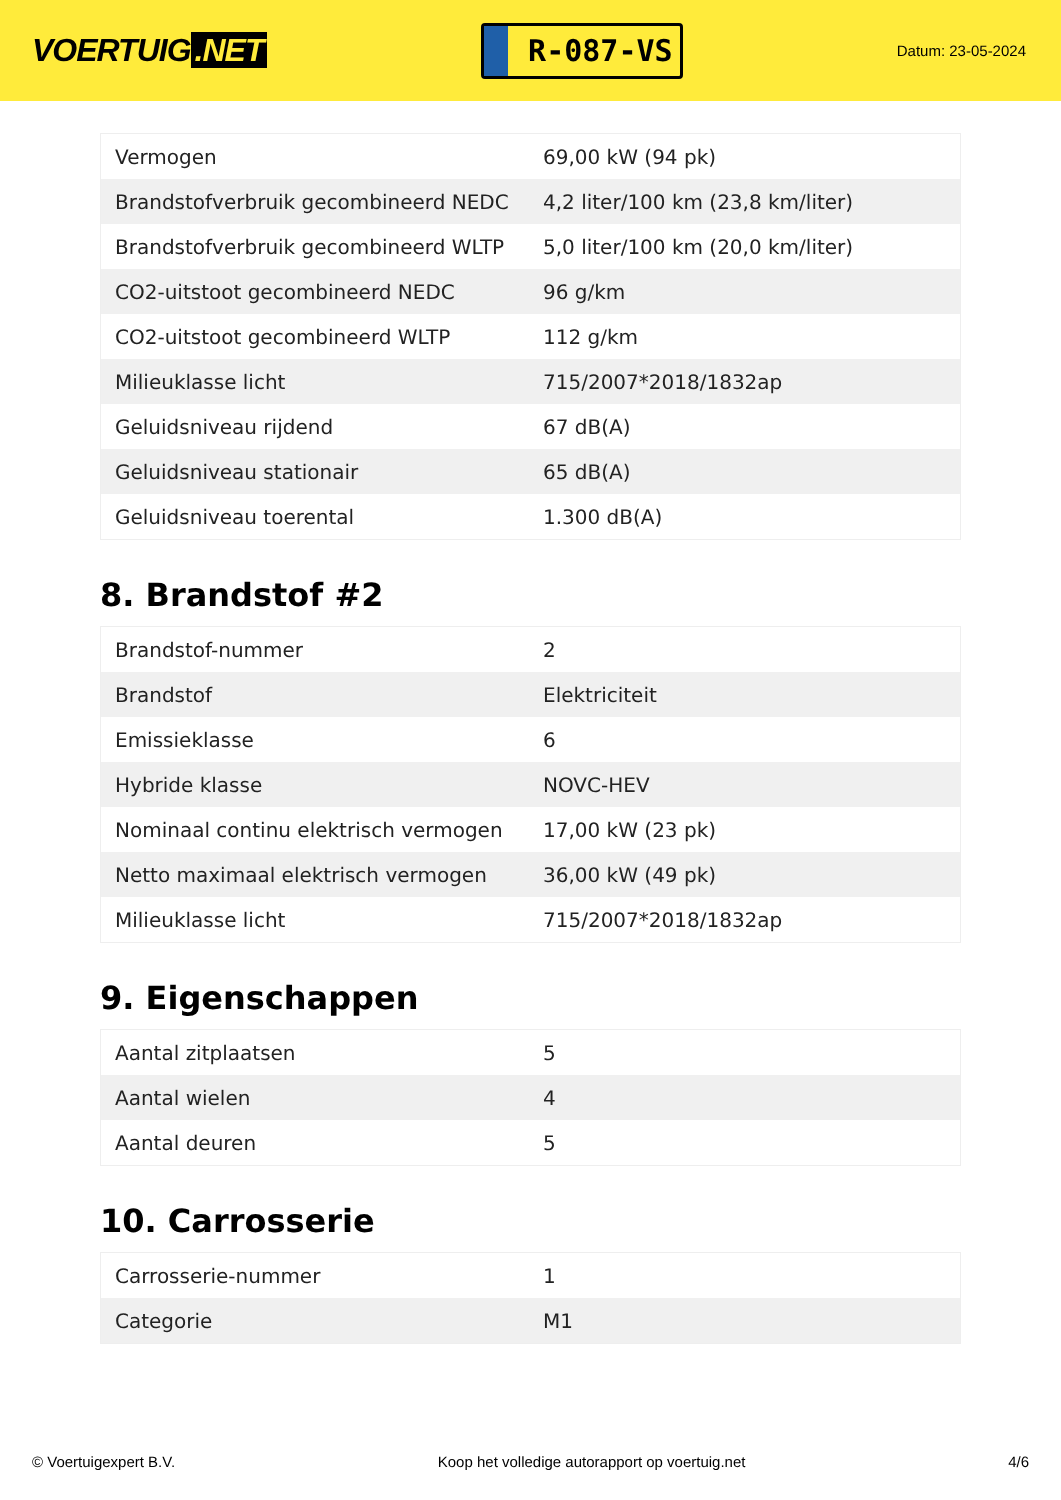VOERTUIG.NET
R-087-VS
Datum: 23-05-2024
| Vermogen | 69,00 kW (94 pk) |
| Brandstofverbruik gecombineerd NEDC | 4,2 liter/100 km (23,8 km/liter) |
| Brandstofverbruik gecombineerd WLTP | 5,0 liter/100 km (20,0 km/liter) |
| CO2-uitstoot gecombineerd NEDC | 96 g/km |
| CO2-uitstoot gecombineerd WLTP | 112 g/km |
| Milieuklasse licht | 715/2007*2018/1832ap |
| Geluidsniveau rijdend | 67 dB(A) |
| Geluidsniveau stationair | 65 dB(A) |
| Geluidsniveau toerental | 1.300 dB(A) |
8. Brandstof #2
| Brandstof-nummer | 2 |
| Brandstof | Elektriciteit |
| Emissieklasse | 6 |
| Hybride klasse | NOVC-HEV |
| Nominaal continu elektrisch vermogen | 17,00 kW (23 pk) |
| Netto maximaal elektrisch vermogen | 36,00 kW (49 pk) |
| Milieuklasse licht | 715/2007*2018/1832ap |
9. Eigenschappen
| Aantal zitplaatsen | 5 |
| Aantal wielen | 4 |
| Aantal deuren | 5 |
10. Carrosserie
| Carrosserie-nummer | 1 |
| Categorie | M1 |
© Voertuigexpert B.V. Koop het volledige autorapport op voertuig.net 4/6